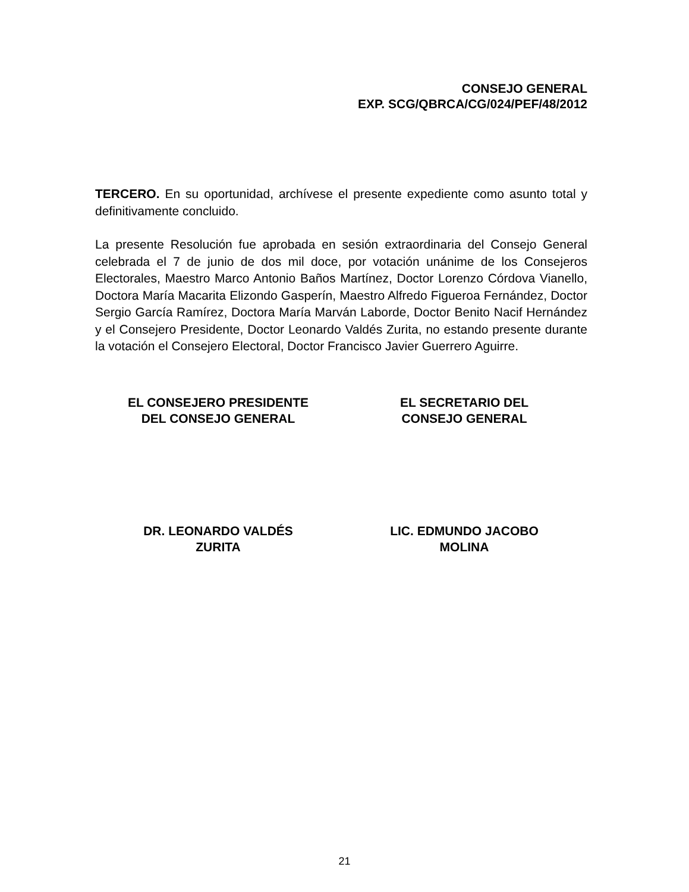CONSEJO GENERAL
EXP. SCG/QBRCA/CG/024/PEF/48/2012
TERCERO. En su oportunidad, archívese el presente expediente como asunto total y definitivamente concluido.
La presente Resolución fue aprobada en sesión extraordinaria del Consejo General celebrada el 7 de junio de dos mil doce, por votación unánime de los Consejeros Electorales, Maestro Marco Antonio Baños Martínez, Doctor Lorenzo Córdova Vianello, Doctora María Macarita Elizondo Gasperín, Maestro Alfredo Figueroa Fernández, Doctor Sergio García Ramírez, Doctora María Marván Laborde, Doctor Benito Nacif Hernández y el Consejero Presidente, Doctor Leonardo Valdés Zurita, no estando presente durante la votación el Consejero Electoral, Doctor Francisco Javier Guerrero Aguirre.
EL CONSEJERO PRESIDENTE
DEL CONSEJO GENERAL
EL SECRETARIO DEL
CONSEJO GENERAL
DR. LEONARDO VALDÉS
ZURITA
LIC. EDMUNDO JACOBO
MOLINA
21